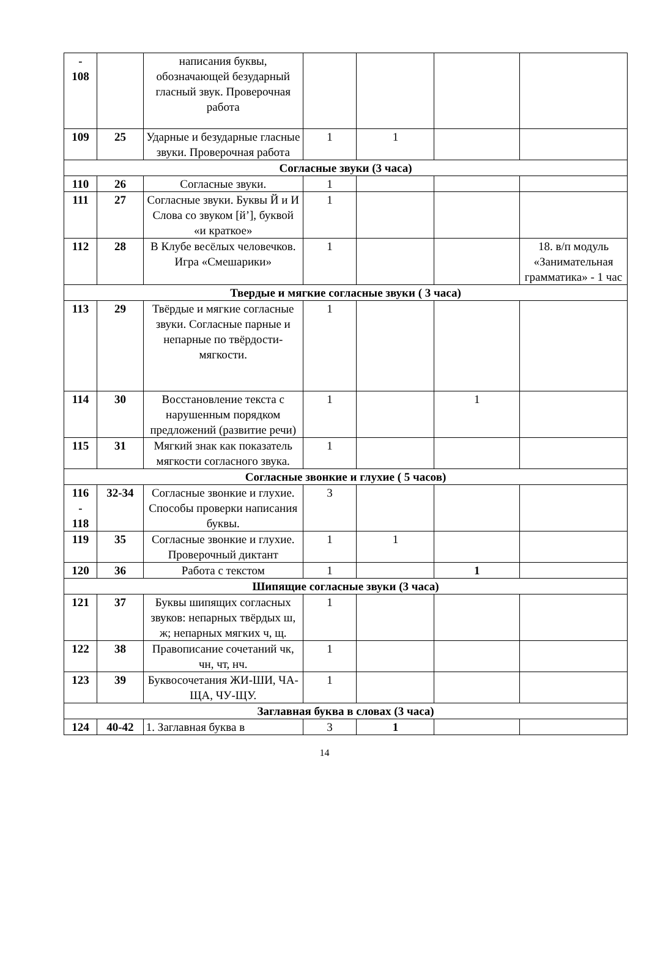| - 108 | | написания буквы, обозначающей безударный гласный звук. Проверочная работа | | | | |
| 109 | 25 | Ударные и безударные гласные звуки. Проверочная работа | 1 | 1 | | |
| Согласные звуки (3 часа) | | | | | | |
| 110 | 26 | Согласные звуки. | 1 | | | |
| 111 | 27 | Согласные звуки. Буквы Й и И Слова со звуком [й’], буквой «и краткое» | 1 | | | |
| 112 | 28 | В Клубе весёлых человечков. Игра «Смешарики» | 1 | | | 18. в/п модуль «Занимательная грамматика» - 1 час |
| Твердые и мягкие согласные звуки ( 3 часа) | | | | | | |
| 113 | 29 | Твёрдые и мягкие согласные звуки. Согласные парные и непарные по твёрдости-мягкости. | 1 | | | |
| 114 | 30 | Восстановление текста с нарушенным порядком предложений (развитие речи) | 1 | | 1 | |
| 115 | 31 | Мягкий знак как показатель мягкости согласного звука. | 1 | | | |
| Согласные звонкие и глухие ( 5 часов) | | | | | | |
| 116 - 118 | 32-34 | Согласные звонкие и глухие. Способы проверки написания буквы. | 3 | | | |
| 119 | 35 | Согласные звонкие и глухие. Проверочный диктант | 1 | 1 | | |
| 120 | 36 | Работа с текстом | 1 | | 1 | |
| Шипящие согласные звуки (3 часа) | | | | | | |
| 121 | 37 | Буквы шипящих согласных звуков: непарных твёрдых ш, ж; непарных мягких ч, щ. | 1 | | | |
| 122 | 38 | Правописание сочетаний чк, чн, чт, нч. | 1 | | | |
| 123 | 39 | Буквосочетания ЖИ-ШИ, ЧА-ЩА, ЧУ-ЩУ. | 1 | | | |
| Заглавная буква в словах (3 часа) | | | | | | |
| 124 | 40-42 | 1. Заглавная буква в | 3 | 1 | | |
14